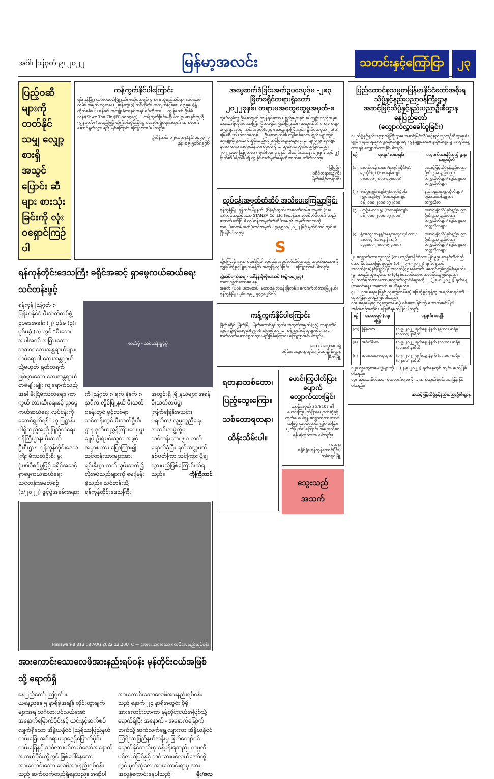အင်္ဂါ၊ ဩဂုတ် ၉၊ ၂၀၂၂ မြန်မာ့အလင်း
သတင်းနှင့်ကြော်ငြာ ၂၃
ပြည့်ဝဆီများကို တတ်နိုင်သမျှ လျှော့စားရှိ အသွင်ပြောင်း ဆီများ စားသုံးခြင်းကို လုံးဝရှောင်ကြဉ်ပါ
ကန့်ကွက်နိုင်ပါကြောင်း
ရန်ကုန်မြို့၊ လမ်းမတော်မြို့နယ်၊ ဗဟိုစည်ရပ်ကွက်၊ ဗဟိုစည်အိမ်ရာ၊ လမ်းသစ် လမ်း၊ အမှတ် ၁၇/၁၈၊ (၂)ခန်းတွဲ(၃) ထပ်တိုက်၊ အကျယ်(၄၈ပေ x ၃၉ပေ)ရှိ တိုက်ခန်း(၆) ခန်း၏ အကျိုးခံစားခွင့်အရပ်ရပ်တို့အား ... ကျွန်တော် ဦးစိန်သန်း(Shwe Tha Zin)(EP-၁၀၀၄၈၄) ... ကန့်ကွက်ခြင်းမရှိပါက ဥပဒေနှင့်အညီ ကျွန်တော်၏အမည်ဖြင့် တိုက်ခန်းပိုင်ဆိုင်မှု စာအုပ်ရရှိရေးအတွက် ဆက်လက်ဆောင်ရွက်သွားမည် ဖြစ်ကြောင်း ကြေညာအပ်ပါသည်။
ဦးစိန်သန်း ၁၂/လသန(နိုင်)၀၀၉၃၂၁
ဖုန်း-၀၉-၅၁၆၈၉၇၆
ရန်ကုန်တိုင်းဒေသကြီး ခရိုင်အဆင့် ရှာဖွေကယ်ဆယ်ရေးသင်တန်းဖွင့်
ရန်ကုန် ဩဂုတ် ၈
မြန်မာနိုင်ငံ မီးသတ်တပ်ဖွဲ့ ဥပဒေအခန်း (၂) ပုဒ်မ (၃)၊ ပုဒ်မခွဲ (စ) တွင် “မီးဘေး အပါအဝင် အခြားသော သဘာဝဘေးအန္တရာယ်များ၊ ကပ်ရောဂါ ဘေးအန္တရာယ် သို့မဟုတ် ရုတ်တရက် ဖြစ်ပွားသော ဘေးအန္တရာယ် တစ်မျိုးမျိုး ကျရောက်သည့်
ဓာတ်ပုံ - သင်တန်းဖွင့်ပွဲ
အခါ မီးငြိမ်းသတ်ရေး၊ ကာကွယ် တားဆီးရေးနှင့် ရှာဖွေ ကယ်ဆယ်ရေး လုပ်ငန်းကို ဆောင်ရွက်ရန်” ဟု ပြဋ္ဌာန်းပါရှိသည့်အညီ ပြည်ထဲရေး ဝန်ကြီးဌာန၊ မီးသတ်ဦးစီးဌာန၊ ရန်ကုန်တိုင်းဒေသကြီး မီးသတ်ဦးစီး မှူးရုံး၏စီစဉ်မှုဖြင့် ခရိုင်အဆင့် ရှာဖွေကယ်ဆယ်ရေး သင်တန်းအမှတ်စဉ် (၁/၂၀၂၂) ဖွင့်ပွဲအခမ်းအနားကို ဩဂုတ် ၈ ရက် နံနက် ၈ နာရီက လှိုင်မြို့နယ် မီးသတ်စခန်းတွင် ဖွင့်လှစ်ရာ သင်တန်းတွင် မီးသတ်ဦးစီး ဌာန ဒုတိယညွှန်ကြားရေး မှူးချုပ် ဦးရဲမင်းသူက အဖွင့်အမှာစကား ပြောကြား၍ သင်တန်းသားများအား ရင်းနှီးစွာ လက်လှမ်းဆက်၍ လိုအပ်သည်များကို မေးမြန်းခဲ့သည်။ သင်တန်းသို့ ရန်ကုန်တိုင်းဒေသကြီး အတွင်းရှိ မြို့နယ်များ အရန်မီးသတ်တပ်ဖွဲ့၊ ကြက်ခြေနီအသင်း၊ ပရဟိတ/ လူမှုကူညီရေး အသင်းအဖွဲ့တို့မှ သင်တန်းသား ၅၀ တက်ရောက်ခဲ့ပြီး ရက်သတ္တပတ် နှစ်ပတ်ကြာ သင်ကြား ပို့ချသွားမည်ဖြစ်ကြောင်းသိရသည်။ ကိုကြီးတင်
Himawari-8 B13 08 AUG 2022 12:20UTC — အားကောင်းသော လေဖိအားနည်းရပ်ဝန်း
အားကောင်းသောလေဖိအားနည်းရပ်ဝန်း မုန်တိုင်းငယ်အဖြစ်သို့ ရောက်ရှိ
နေပြည်တော် ဩဂုတ် ၈
ယနေ့ညနေ ၅ နာရီခွဲအချိန် တိုင်းထွာချက်များအရ ဘင်္ဂလားပင်လယ်အော်အနောက်မြောက်ပိုင်းနှင့် ယင်းနှင့်ဆက်စပ်လျက်ရှိသော အိန္ဒိယနိုင်ငံ ဩရိဿပြည်နယ်ကမ်းခြေ၊ အင်ဒရာပရာဒေ့ရှ်မြောက်ပိုင်းကမ်းခြေနှင့် ဘင်္ဂလားပင်လယ်အော်အနောက်အလယ်ပိုင်းတို့တွင် ဖြစ်ပေါ်နေသော အားကောင်းသော လေဖိအားနည်းရပ်ဝန်းသည် ဆက်လက်တည်ရှိနေသည်။ အဆိုပါ အားကောင်းသောလေဖိအားနည်းရပ်ဝန်းသည် နောက် ၂၄ နာရီအတွင်း ပိုမိုအားကောင်းလာကာ မုန်တိုင်းငယ်အဖြစ်သို့ ရောက်ရှိပြီး အနောက် - အနောက်မြောက်ဘက်သို့ ဆက်လက်ရွေ့လျားကာ အိန္ဒိယနိုင်ငံ ဩရိဿပြည်နယ်အနီးမှ ဖြတ်ကျော်ဝင်ရောက်နိုင်သည်ဟု ခန့်မှန်းရသည်။ ကပ္ပလီပင်လယ်ပြင်နှင့် ဘင်္ဂလားပင်လယ်အော်တို့တွင် မုတ်သုံလေ အားကောင်းရာမှ အားအလွန်ကောင်းနေပါသည်။ မိုး/ဇလ
အမွေဆက်ခံခြင်းအက်ဥပဒေပုဒ်မ -၂၈၃
မြိတ်ခရိုင်တရားရုံးတော်
၂၀၂၂ခုနှစ်၊ တရားမအထွေထွေမှုအမှတ်-၈
ကွယ်လွန်သူ ဦးစောဂျက် ကျန်ရစ်သော ပစ္စည်းများနှင့် စပ်လျဉ်းသည့်အမှု။ တနင်္သာရီတိုင်းဒေသကြီး မြိတ်ခရိုင်၊ မြိတ်မြို့နယ်၊ (အထူးဆိပ်) ကျောက်ဖျာ ကျေးရွာအုပ်စု၊ ကွင်းအမှတ်(၁၇၄)၊ အထူးရာကြီးကွင်း၊ ဦးပိုင်အမှတ် ၂၀(ခ)၊ မြေဧရိယာ (၀၁၁၀ဧက)၊ ... ဦးစောဂျက်၏ ကျန်ရစ်သောပစ္စည်းများတွင် အကျိုးစီးပွားသက်ဆိုင်သည်ဟု ထင်မြင်ယူဆသူများ ... ပျက်ကွက်ခဲ့လျှင် ၎င်းကော်က အမွေထိန်းလက်မှတ်ကို ... ထုတ်ပေးလိုက်မည်ဖြစ်သည်။
၂၀၂၂ခုနှစ် ဩဂုတ်လ ၈ရက်(၁၃၈၄ ခုနှစ်၊ ဝါခေါင်လဆန်း ၁၂ရက်)တွင် ဤရုံးတံဆိပ်ရိုက်နှိပ်၍ ကျွန်ုပ်လက်မှတ်ရေးထိုးထုတ်ပေးလိုက်သည်။
(မြမြဦး)
ခရိုင်တရားသူကြီး
မြိတ်ခရိုင်တရားရုံး
လုပ်ငန်းအမှတ်တံဆိပ် အသိပေးကြေညာခြင်း
ရန်ကုန်မြို့၊ ရန်ကင်းမြို့နယ်၊ (၆)ရပ်ကွက်၊ သုခဝတီလမ်း၊ အမှတ် (၁၈/က)တွင်တည်ရှိသော STANZA Co.,Ltd (စတန်ဇာကုမ္ပဏီလီမိတက်)သည် အောက်ဖော်ပြပါ လုပ်ငန်းအမှတ်တံဆိပ်အမည် အမှတ်အသားကို ... စာချုပ်စာတမ်းမှတ်ပုံတင်အမှတ် - ၄/၅၅၁၀/၂၀၂၂ ဖြင့် မှတ်ပုံတင် သွင်းခဲ့ပြီးဖြစ်ပါသည်။
S
ထို့ကြောင့် အထက်ဖော်ပြပါ လုပ်ငန်းအမှတ်တံဆိပ်အမည် အမှတ်အသားကို ကျွန်ုပ်တို့ခွင့်ပြုချက်မရှိဘဲ အတုပြုလုပ်ခြင်း ... ကြေညာအပ်ပါသည်။
လွှဲအပ်ချက်အရ - ဒေါ်နန်းမိုးမိုးအောင် (စဥ်-၁၀၂၇၃)
တရားလွှတ်တော်ရှေ့နေ
အမှတ် (၆၀)၊ ပထမထပ်၊ မဟာဗန္ဓုလပန်းခြံလမ်း၊ ကျောက်တံတားမြို့နယ်၊ ရန်ကုန်မြို့။ ဖုန်း-၀၉ ၂၅၄၄၈၂၆၈၁
ကန့်ကွက်နိုင်ပါကြောင်း
မြိတ်ခရိုင်၊ မြိတ်မြို့၊ မြိတ်တောင်ရပ်ကွက်၊ အကွက်အမှတ်(၃၇) ဘုရားကိုင်ကွင်း၊ ဦးပိုင်အမှတ်(၃၉၁)၊ မြေဧရိယာ ... ကန့်ကွက်လိုသူများရှိပါက ... ဆက်လက်ဆောင်ရွက်သွားမည်ဖြစ်ကြောင်း ကြေညာအပ်ပါသည်။
ကော်လံတွေ့အရာရှိ
ခရိုင်အထွေထွေအုပ်ချုပ်ရေးဦးစီးဌာန
မြိတ်မြို့
ရတနာသစ်တော၊ ပြည့်သွေးကြော။ သစ်တောရတနာ၊ ထိန်းသိမ်းပါ။
ဖောင်းကြွပါတ်ပြားပျောက်
လျှောက်ထားခြင်း
ယာဉ်အမှတ် 3G/8107 ၏ ဖောင်းကြွပါတ်ပြားပျောက်ဆုံး၍ ထုတ်ပေးပါရန် လျှောက်ထားလာပါသဖြင့် ယခင်ဖောင်းကြွပါတ်ပြား ပျက်ပြယ်ပါကြောင်း အများသိစေရန် ကြေညာအပ်ပါသည်။
ကညန၊
ခရိုင်ရုံး(ရန်ကုန်တောင်ပိုင်း)
သန်လျင်မြို့
သွေးသည်အသက်
ပြည်ထောင်စုသမ္မတမြန်မာနိုင်ငံတော်အစိုးရ
သိပ္ပံနှင့်နည်းပညာဝန်ကြီးဌာန
အဆင့်မြင့်သိပ္ပံနှင့်နည်းပညာဦးစီးဌာန
နေပြည်တော်
(လျှောက်လွှာခေါ်ယူခြင်း)
၁။ သိပ္ပံနှင့်နည်းပညာဝန်ကြီးဌာန၊ အဆင့်မြင့်သိပ္ပံနှင့်နည်းပညာဦးစီးဌာန(ရုံးချုပ်)၊ နည်းပညာတက္ကသိုလ်များနှင့် ကွန်ပျူတာတက္ကသိုလ်များ၌ အလုပ်ခန့်ထားရန် လျှောက်ထားနိုင်ပါသည်-
| စဉ် | ရာထူး/ လစာနှုန်း | လျှောက်ထားနိုင်သည့် ဌာန/တက္ကသိုလ် |
| --- | --- | --- |
| (၁) | အငယ်တန်းစာရေး/စာရင်းကိုင်(၄)/ ငွေကိုင်(၄) (လစာနှုန်းကျပ် ၁၈၀၀၀၀-၂၀၀၀-၁၉၀၀၀၀) | အဆင့်မြင့်သိပ္ပံနှင့်နည်းပညာဦးစီးဌာန/ နည်းပညာတက္ကသိုလ်များ/ ကွန်ပျူတာတက္ကသိုလ်များ |
| (၂) | စက်မှုကျွမ်းကျင်(၅)/ဓာတ်ခွဲခန်းကျွမ်းကျင်(၅) (လစာနှုန်းကျပ် ၁၆၂၀၀၀-၂၀၀၀-၁၇၂၀၀၀) | နည်းပညာတက္ကသိုလ်များ/ မန္တလေးကွန်ပျူတာတက္ကသိုလ် |
| (၃) | ယာဉ်မောင်း(၅) (လစာနှုန်းကျပ် ၁၆၂၀၀၀-၂၀၀၀-၁၇၂၀၀၀) | အဆင့်မြင့်သိပ္ပံနှင့်နည်းပညာဦးစီးဌာန/ နည်းပညာတက္ကသိုလ်များ/ ကွန်ပျူတာတက္ကသိုလ်များ |
| (၄) | ရုံးအကူ/ သန့်ရှင်းရေးအကူ/ လုပ်သား/ အစောင့် (လစာနှုန်းကျပ် ၁၄၄၀၀၀-၂၀၀၀-၁၅၄၀၀၀) | အဆင့်မြင့်သိပ္ပံနှင့်နည်းပညာဦးစီးဌာန/ နည်းပညာတက္ကသိုလ်များ/ ကွန်ပျူတာတက္ကသိုလ်များ |
၂။ လျှောက်ထားသူသည် (က) တည်ဆဲနိုင်ငံသားဖြစ်မှုဥပဒေနှင့်ကိုက်ညီသော နိုင်ငံသားဖြစ်ရမည်။ (ခ) (၂၉-၈-၂၀၂၂) ရက်နေ့တွင် အသက်(၁၈)နှစ်ပြည့်ပြီး အသက်(၄၅)နှစ်ထက် မကျော်လွန်သူဖြစ်ရမည်။ ... (ဌ) အနည်းဆုံးလုပ်သက် (၃)နှစ်တာဝန်ထမ်းဆောင်နိုင်သူဖြစ်ရမည်။
၃။ သတ်မှတ်ထားသော လျှောက်လွှာပုံစံများကို ... (၂၉-၈-၂၀၂၂) ရက်နေ့ (တနင်္လာနေ့) အရောက် ပေးပို့ရမည်။
၄။ ... ၁၀။ ရေးဖြေနှင့် လူတွေ့စာမေးပွဲ ဖြေဆိုခွင့်ရရှိသူ အမည်စာရင်းကို ... ထုတ်ပြန်ပေးမည်ဖြစ်ပါသည်။
၁၁။ ရေးဖြေနှင့် လူတွေ့စာမေးပွဲ စစ်ဆေးခြင်းကို အောက်ဖော်ပြပါ အစီအစဉ်အတိုင်း ဖြေဆိုရမည်ဖြစ်ပါသည်-
| စဉ် | ဘာသာရပ် (ရေးဖြေ) | နေ့ရက်၊ အချိန် |
| --- | --- | --- |
| (က) | မြန်မာစာ | (၁-၉-၂၀၂၂)ရက်နေ့၊ နံနက် (၉:၀၀) နာရီမှ (၁၀:၀၀) နာရီထိ |
| (ခ) | အင်္ဂလိပ်စာ | (၁-၉-၂၀၂၂)ရက်နေ့၊ နံနက် (၁၀:၀၀) နာရီမှ (၁၁:၀၀) နာရီထိ |
| (ဂ) | အထွေထွေဗဟုသုတ | (၁-၉-၂၀၂၂)ရက်နေ့၊ နံနက် (၁၁:၀၀) နာရီမှ (၁၂:၀၀) နာရီထိ |
၁၂။ လူတွေ့စာမေးပွဲများကို ... (၂-၉-၂၀၂၂) ရက်နေ့တွင် ကျင်းပမည်ဖြစ်ပါသည်။
၁၃။ အသေးစိတ်အချက်အလက်များကို ... ဆက်သွယ်စုံစမ်းမေးမြန်းနိုင်ပါသည်။
အဆင့်မြင့်သိပ္ပံနှင့်နည်းပညာဦးစီးဌာန